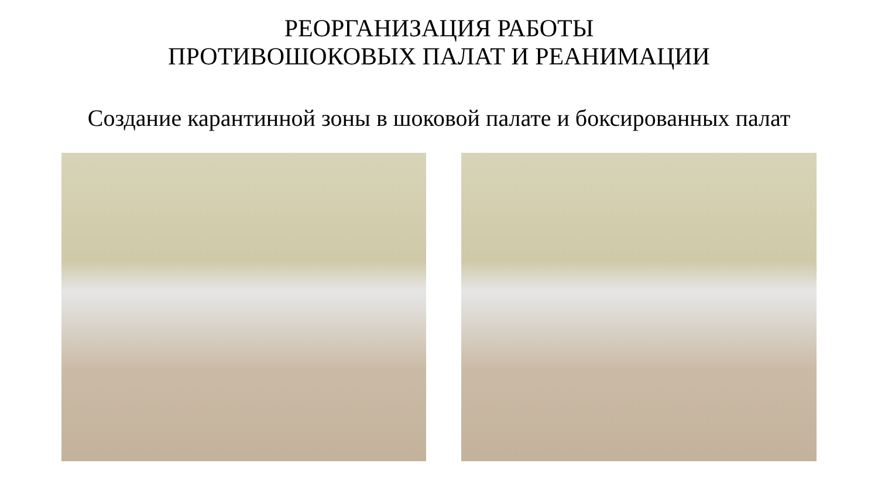РЕОРГАНИЗАЦИЯ РАБОТЫ
ПРОТИВОШОКОВЫХ ПАЛАТ И РЕАНИМАЦИИ
Создание карантинной зоны в шоковой палате и боксированных палат